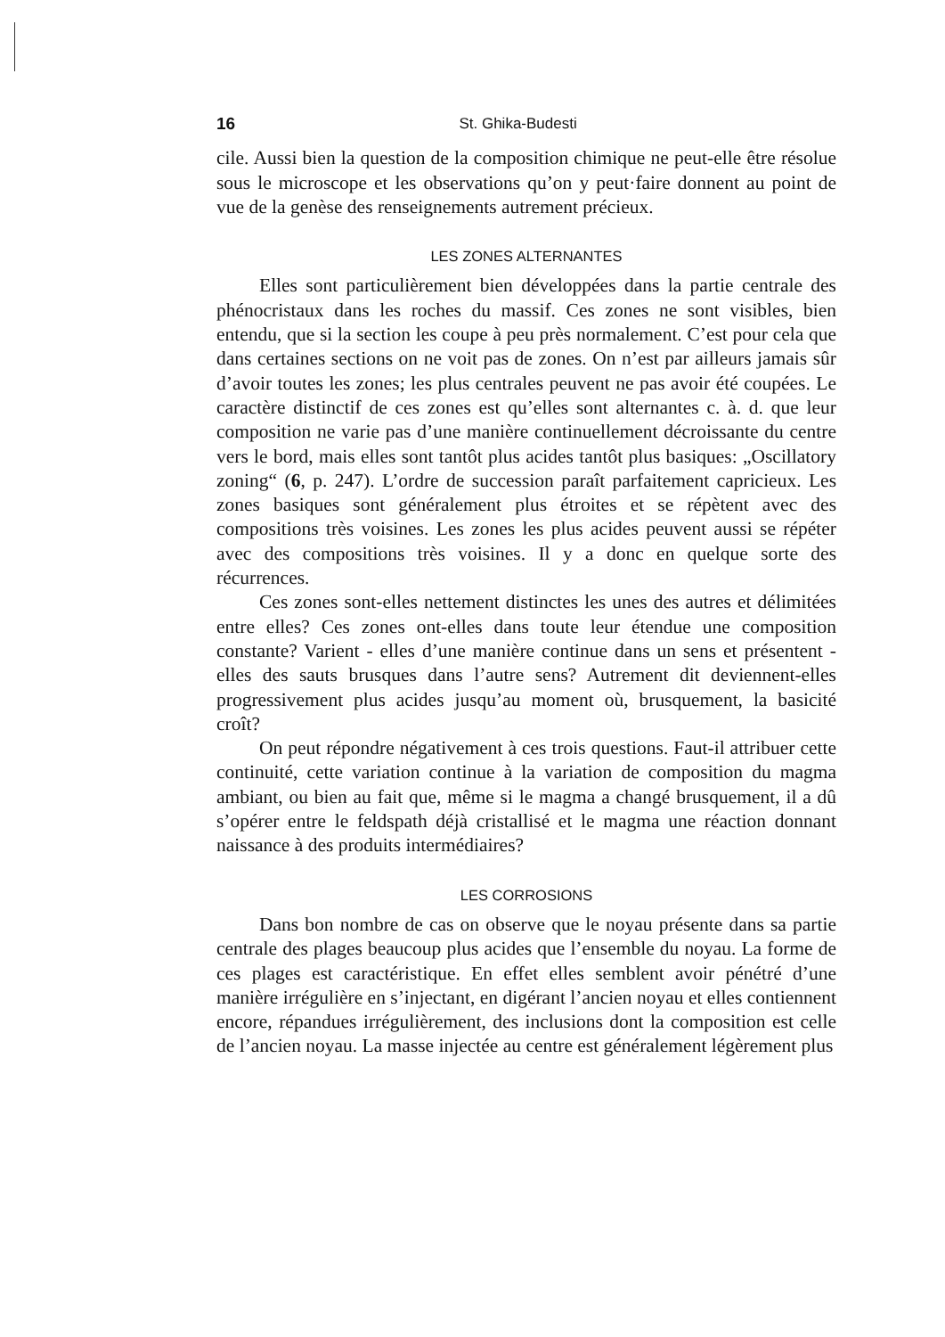16 St. Ghika-Budesti
cile. Aussi bien la question de la composition chimique ne peut-elle être résolue sous le microscope et les observations qu’on y peut·faire donnent au point de vue de la genèse des renseignements autrement précieux.
LES ZONES ALTERNANTES
Elles sont particulièrement bien développées dans la partie centrale des phénocristaux dans les roches du massif. Ces zones ne sont visibles, bien entendu, que si la section les coupe à peu près normalement. C’est pour cela que dans certaines sections on ne voit pas de zones. On n’est par ailleurs jamais sûr d’avoir toutes les zones; les plus centrales peuvent ne pas avoir été coupées. Le caractère distinctif de ces zones est qu’elles sont alternantes c. à. d. que leur composition ne varie pas d’une manière continuellement décroissante du centre vers le bord, mais elles sont tantôt plus acides tantôt plus basiques: „Oscillatory zoning“ (6, p. 247). L’ordre de succession paraît parfaitement capricieux. Les zones basiques sont généralement plus étroites et se répètent avec des compositions très voisines. Les zones les plus acides peuvent aussi se répéter avec des compositions très voisines. Il y a donc en quelque sorte des récurrences.
Ces zones sont-elles nettement distinctes les unes des autres et délimitées entre elles? Ces zones ont-elles dans toute leur étendue une composition constante? Varient - elles d’une manière continue dans un sens et présentent - elles des sauts brusques dans l’autre sens? Autrement dit deviennent-elles progressivement plus acides jusqu’au moment où, brusquement, la basicité croît?
On peut répondre négativement à ces trois questions. Faut-il attribuer cette continuité, cette variation continue à la variation de composition du magma ambiant, ou bien au fait que, même si le magma a changé brusquement, il a dû s’opérer entre le feldspath déjà cristallisé et le magma une réaction donnant naissance à des produits intermédiaires?
LES CORROSIONS
Dans bon nombre de cas on observe que le noyau présente dans sa partie centrale des plages beaucoup plus acides que l’ensemble du noyau. La forme de ces plages est caractéristique. En effet elles semblent avoir pénétré d’une manière irrégulière en s’injectant, en digérant l’ancien noyau et elles contiennent encore, répandues irrégulièrement, des inclusions dont la composition est celle de l’ancien noyau. La masse injectée au centre est généralement légèrement plus